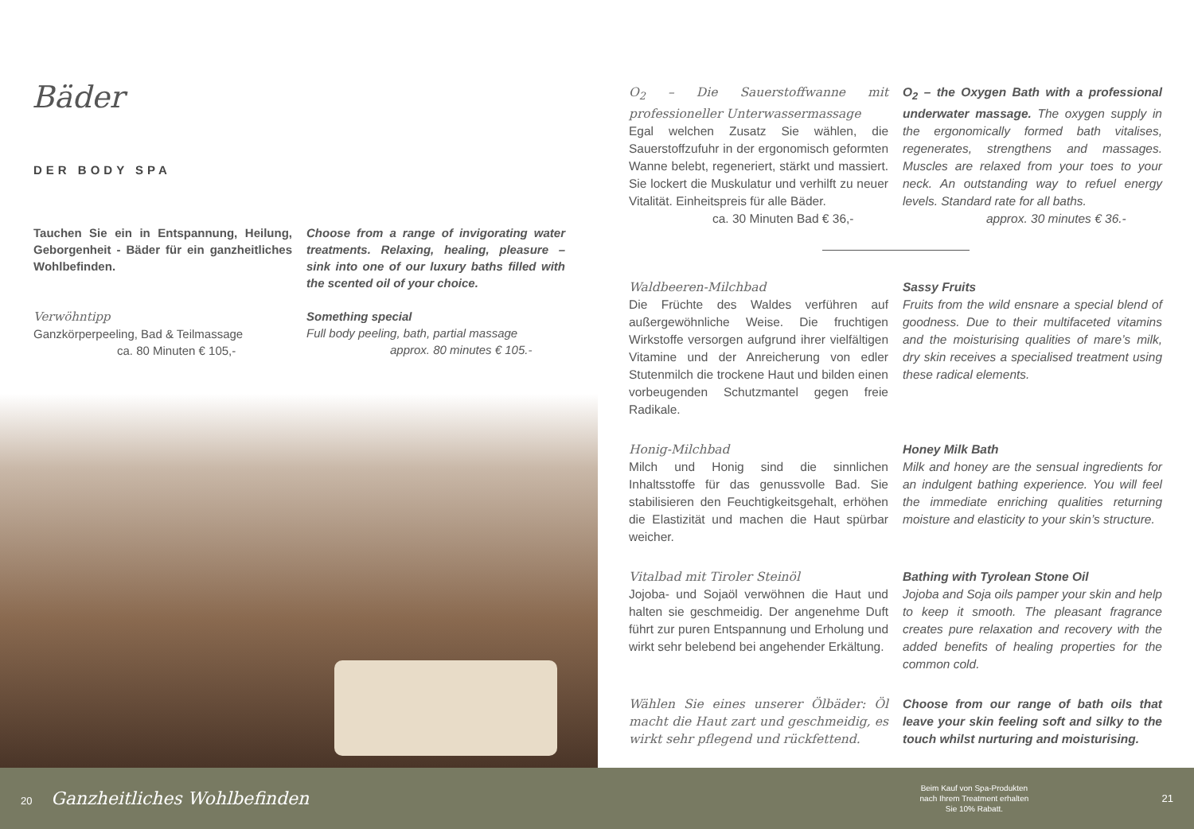Bäder
DER BODY SPA
Tauchen Sie ein in Entspannung, Heilung, Geborgenheit - Bäder für ein ganzheitliches Wohlbefinden.
Verwöhntipp
Ganzkörperpeeling, Bad & Teilmassage
ca. 80 Minuten € 105,-
Choose from a range of invigorating water treatments. Relaxing, healing, pleasure – sink into one of our luxury baths filled with the scented oil of your choice.
Something special
Full body peeling, bath, partial massage
approx. 80 minutes € 105.-
O<sub>2</sub> – Die Sauerstoffwanne mit professioneller Unterwassermassage
Egal welchen Zusatz Sie wählen, die Sauerstoffzufuhr in der ergonomisch geformten Wanne belebt, regeneriert, stärkt und massiert. Sie lockert die Muskulatur und verhilft zu neuer Vitalität. Einheitspreis für alle Bäder.
ca. 30 Minuten Bad € 36,-
O<sub>2</sub> – the Oxygen Bath with a professional underwater massage. The oxygen supply in the ergonomically formed bath vitalises, regenerates, strengthens and massages. Muscles are relaxed from your toes to your neck. An outstanding way to refuel energy levels. Standard rate for all baths.
approx. 30 minutes € 36.-
Waldbeeren-Milchbad
Die Früchte des Waldes verführen auf außergewöhnliche Weise. Die fruchtigen Wirkstoffe versorgen aufgrund ihrer vielfältigen Vitamine und der Anreicherung von edler Stutenmilch die trockene Haut und bilden einen vorbeugenden Schutzmantel gegen freie Radikale.
Sassy Fruits
Fruits from the wild ensnare a special blend of goodness. Due to their multifaceted vitamins and the moisturising qualities of mare’s milk, dry skin receives a specialised treatment using these radical elements.
Honig-Milchbad
Milch und Honig sind die sinnlichen Inhaltsstoffe für das genussvolle Bad. Sie stabilisieren den Feuchtigkeitsgehalt, erhöhen die Elastizität und machen die Haut spürbar weicher.
Honey Milk Bath
Milk and honey are the sensual ingredients for an indulgent bathing experience. You will feel the immediate enriching qualities returning moisture and elasticity to your skin’s structure.
Vitalbad mit Tiroler Steinöl
Jojoba- und Sojaöl verwöhnen die Haut und halten sie geschmeidig. Der angenehme Duft führt zur puren Entspannung und Erholung und wirkt sehr belebend bei angehender Erkältung.
Bathing with Tyrolean Stone Oil
Jojoba and Soja oils pamper your skin and help to keep it smooth. The pleasant fragrance creates pure relaxation and recovery with the added benefits of healing properties for the common cold.
Wählen Sie eines unserer Ölbäder: Öl macht die Haut zart und geschmeidig, es wirkt sehr pflegend und rückfettend.
Choose from our range of bath oils that leave your skin feeling soft and silky to the touch whilst nurturing and moisturising.
20 Ganzheitliches Wohlbefinden
Beim Kauf von Spa-Produkten
nach Ihrem Treatment erhalten
Sie 10% Rabatt.
21